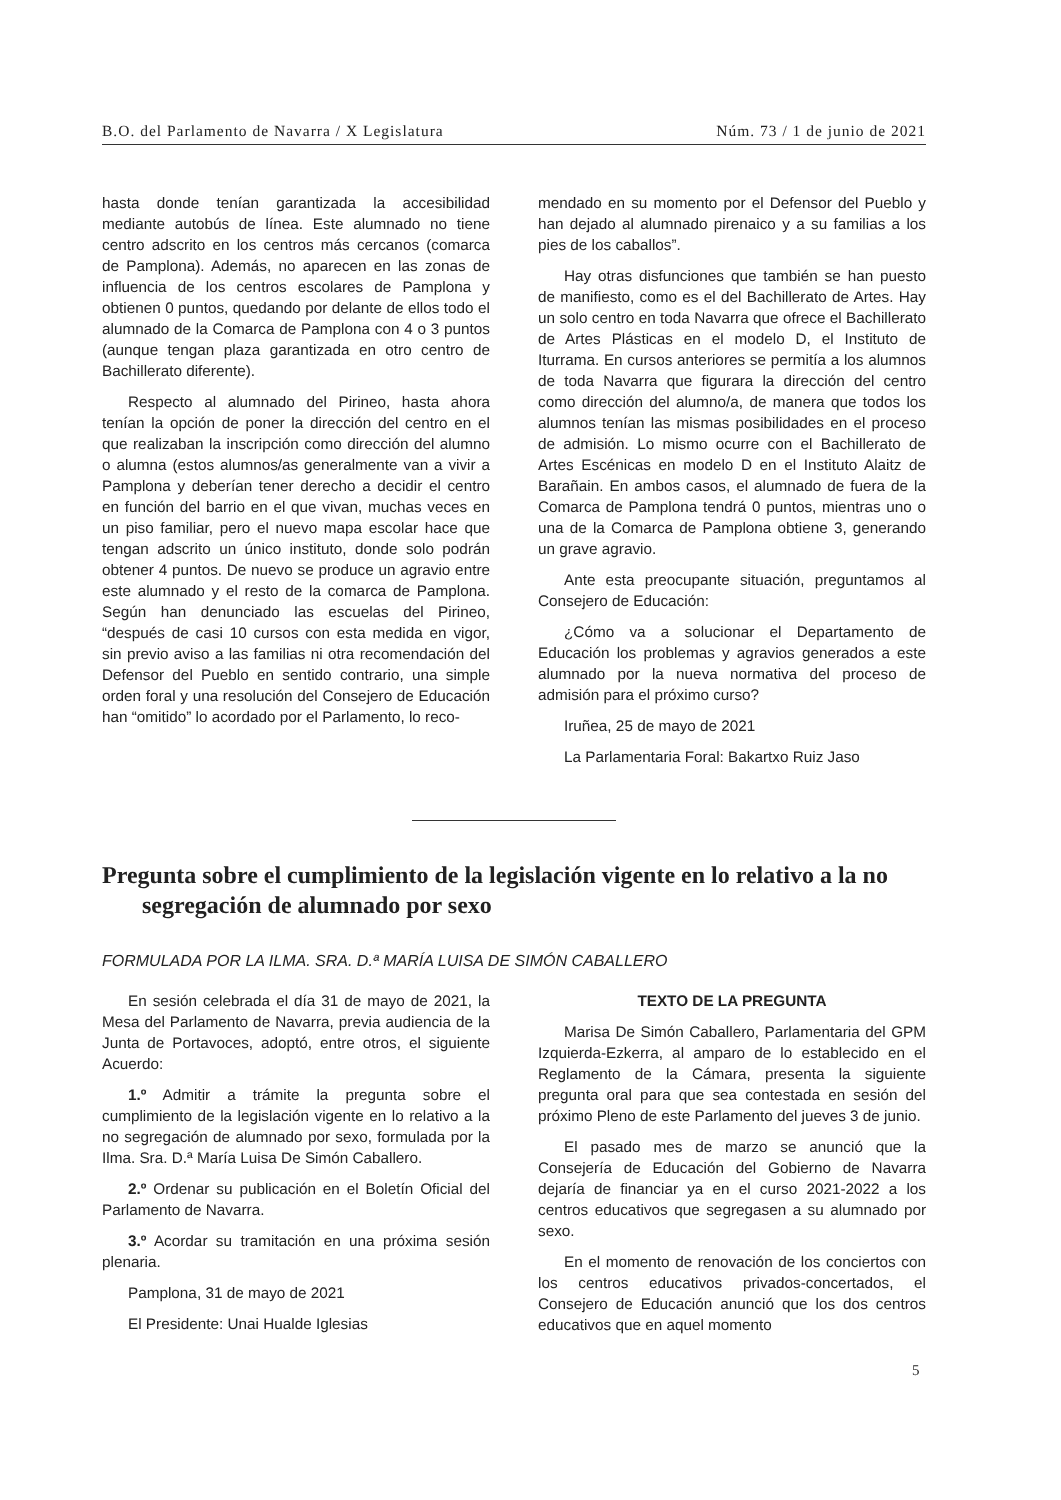B.O. del Parlamento de Navarra / X Legislatura Núm. 73 / 1 de junio de 2021
hasta donde tenían garantizada la accesibilidad mediante autobús de línea. Este alumnado no tiene centro adscrito en los centros más cercanos (comarca de Pamplona). Además, no aparecen en las zonas de influencia de los centros escolares de Pamplona y obtienen 0 puntos, quedando por delante de ellos todo el alumnado de la Comarca de Pamplona con 4 o 3 puntos (aunque tengan plaza garantizada en otro centro de Bachillerato diferente).
Respecto al alumnado del Pirineo, hasta ahora tenían la opción de poner la dirección del centro en el que realizaban la inscripción como dirección del alumno o alumna (estos alumnos/as generalmente van a vivir a Pamplona y deberían tener derecho a decidir el centro en función del barrio en el que vivan, muchas veces en un piso familiar, pero el nuevo mapa escolar hace que tengan adscrito un único instituto, donde solo podrán obtener 4 puntos. De nuevo se produce un agravio entre este alumnado y el resto de la comarca de Pamplona. Según han denunciado las escuelas del Pirineo, “después de casi 10 cursos con esta medida en vigor, sin previo aviso a las familias ni otra recomendación del Defensor del Pueblo en sentido contrario, una simple orden foral y una resolución del Consejero de Educación han “omitido” lo acordado por el Parlamento, lo reco-
mendado en su momento por el Defensor del Pueblo y han dejado al alumnado pirenaico y a su familias a los pies de los caballos”.
Hay otras disfunciones que también se han puesto de manifiesto, como es el del Bachillerato de Artes. Hay un solo centro en toda Navarra que ofrece el Bachillerato de Artes Plásticas en el modelo D, el Instituto de Iturrama. En cursos anteriores se permitía a los alumnos de toda Navarra que figurara la dirección del centro como dirección del alumno/a, de manera que todos los alumnos tenían las mismas posibilidades en el proceso de admisión. Lo mismo ocurre con el Bachillerato de Artes Escénicas en modelo D en el Instituto Alaitz de Barañain. En ambos casos, el alumnado de fuera de la Comarca de Pamplona tendrá 0 puntos, mientras uno o una de la Comarca de Pamplona obtiene 3, generando un grave agravio.
Ante esta preocupante situación, preguntamos al Consejero de Educación:
¿Cómo va a solucionar el Departamento de Educación los problemas y agravios generados a este alumnado por la nueva normativa del proceso de admisión para el próximo curso?
Iruñea, 25 de mayo de 2021
La Parlamentaria Foral: Bakartxo Ruiz Jaso
Pregunta sobre el cumplimiento de la legislación vigente en lo relativo a la no segregación de alumnado por sexo
FORMULADA POR LA ILMA. SRA. D.ª MARÍA LUISA DE SIMÓN CABALLERO
En sesión celebrada el día 31 de mayo de 2021, la Mesa del Parlamento de Navarra, previa audiencia de la Junta de Portavoces, adoptó, entre otros, el siguiente Acuerdo:
1.º Admitir a trámite la pregunta sobre el cumplimiento de la legislación vigente en lo relativo a la no segregación de alumnado por sexo, formulada por la Ilma. Sra. D.ª María Luisa De Simón Caballero.
2.º Ordenar su publicación en el Boletín Oficial del Parlamento de Navarra.
3.º Acordar su tramitación en una próxima sesión plenaria.
Pamplona, 31 de mayo de 2021
El Presidente: Unai Hualde Iglesias
TEXTO DE LA PREGUNTA
Marisa De Simón Caballero, Parlamentaria del GPM Izquierda-Ezkerra, al amparo de lo establecido en el Reglamento de la Cámara, presenta la siguiente pregunta oral para que sea contestada en sesión del próximo Pleno de este Parlamento del jueves 3 de junio.
El pasado mes de marzo se anunció que la Consejería de Educación del Gobierno de Navarra dejaría de financiar ya en el curso 2021-2022 a los centros educativos que segregasen a su alumnado por sexo.
En el momento de renovación de los conciertos con los centros educativos privados-concertados, el Consejero de Educación anunció que los dos centros educativos que en aquel momento
5